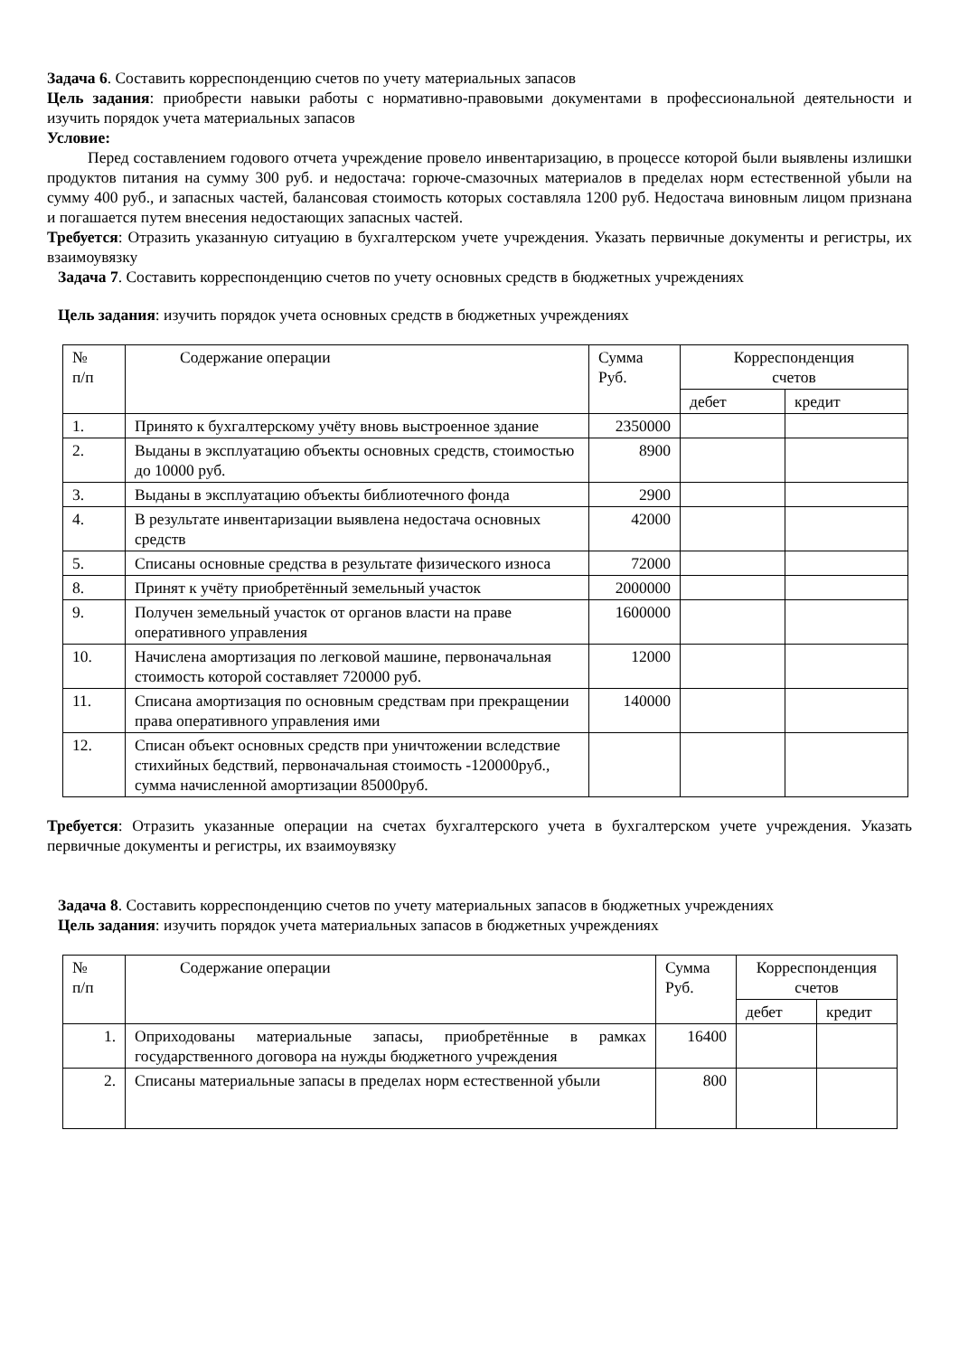Задача 6. Составить корреспонденцию счетов по учету материальных запасов
Цель задания: приобрести навыки работы с нормативно-правовыми документами в профессиональной деятельности и изучить порядок учета материальных запасов
Условие:
Перед составлением годового отчета учреждение провело инвентаризацию, в процессе которой были выявлены излишки продуктов питания на сумму 300 руб. и недостача: горюче-смазочных материалов в пределах норм естественной убыли на сумму 400 руб., и запасных частей, балансовая стоимость которых составляла 1200 руб. Недостача виновным лицом признана и погашается путем внесения недостающих запасных частей.
Требуется: Отразить указанную ситуацию в бухгалтерском учете учреждения. Указать первичные документы и регистры, их взаимоувязку
Задача 7. Составить корреспонденцию счетов по учету основных средств в бюджетных учреждениях
Цель задания: изучить порядок учета основных средств в бюджетных учреждениях
| № п/п | Содержание операции | Сумма Руб. | Корреспонденция счетов | |
| --- | --- | --- | --- | --- |
| | | | дебет | кредит |
| 1. | Принято к бухгалтерскому учёту вновь выстроенное здание | 2350000 | | |
| 2. | Выданы в эксплуатацию объекты основных средств, стоимостью до 10000 руб. | 8900 | | |
| 3. | Выданы в эксплуатацию объекты библиотечного фонда | 2900 | | |
| 4. | В результате инвентаризации выявлена недостача основных средств | 42000 | | |
| 5. | Списаны основные средства в результате физического износа | 72000 | | |
| 8. | Принят к учёту приобретённый земельный участок | 2000000 | | |
| 9. | Получен земельный участок от органов власти на праве оперативного управления | 1600000 | | |
| 10. | Начислена амортизация по легковой машине, первоначальная стоимость которой составляет 720000 руб. | 12000 | | |
| 11. | Списана амортизация по основным средствам при прекращении права оперативного управления ими | 140000 | | |
| 12. | Списан объект основных средств при уничтожении вследствие стихийных бедствий, первоначальная стоимость -120000руб., сумма начисленной амортизации 85000руб. | | | |
Требуется: Отразить указанные операции на счетах бухгалтерского учета в бухгалтерском учете учреждения. Указать первичные документы и регистры, их взаимоувязку
Задача 8. Составить корреспонденцию счетов по учету материальных запасов в бюджетных учреждениях
Цель задания: изучить порядок учета материальных запасов в бюджетных учреждениях
| № п/п | Содержание операции | Сумма Руб. | Корреспонденция счетов | |
| --- | --- | --- | --- | --- |
| | | | дебет | кредит |
| 1. | Оприходованы материальные запасы, приобретённые в рамках государственного договора на нужды бюджетного учреждения | 16400 | | |
| 2. | Списаны материальные запасы в пределах норм естественной убыли | 800 | | |